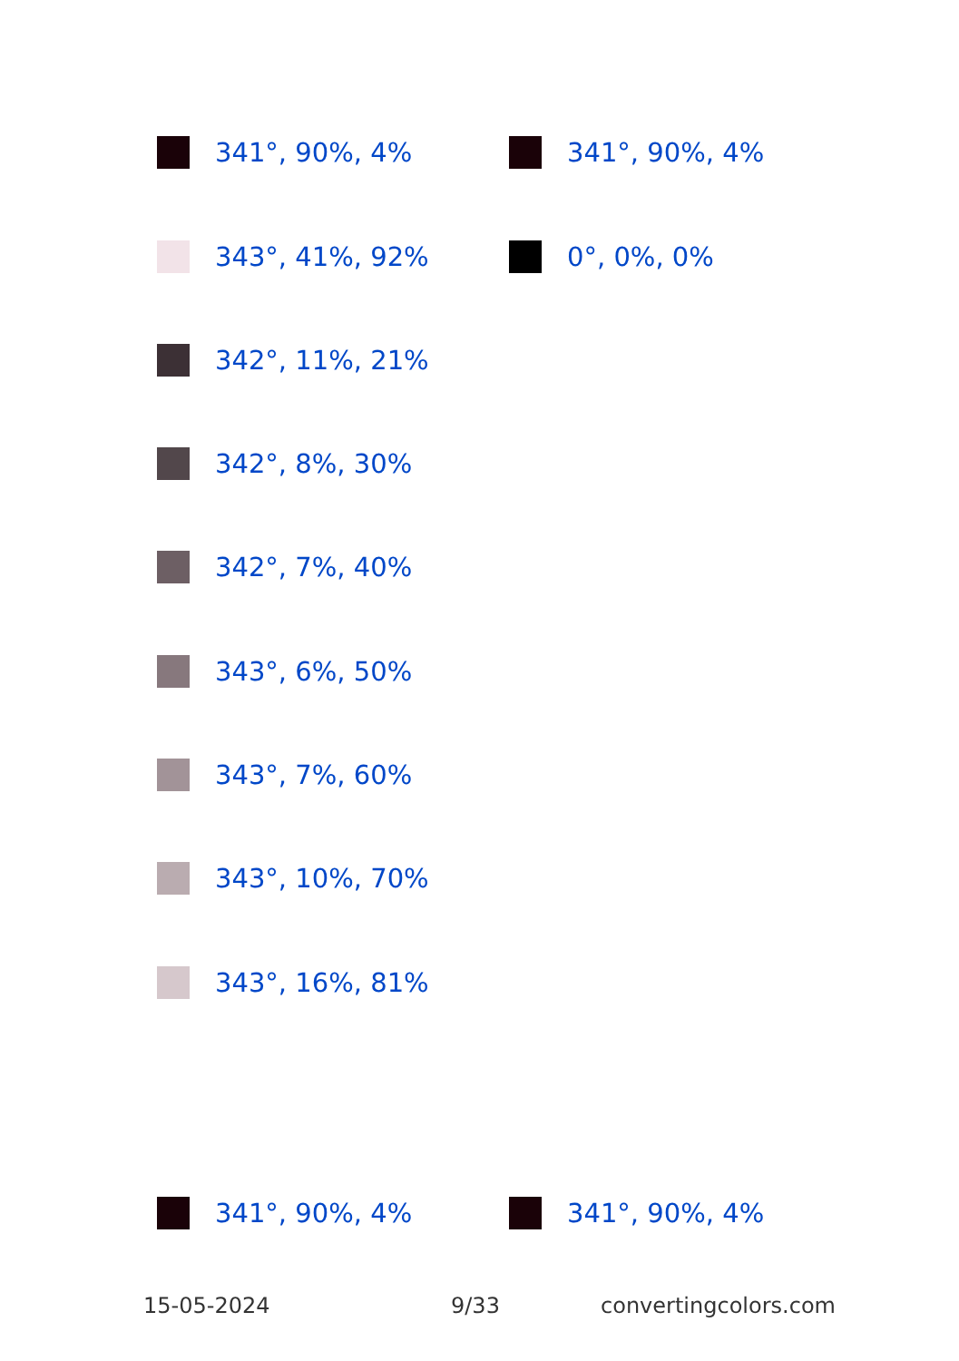341°, 90%, 4% 341°, 90%, 4%
343°, 41%, 92% 0°, 0%, 0%
342°, 11%, 21%
342°, 8%, 30%
342°, 7%, 40%
343°, 6%, 50%
343°, 7%, 60%
343°, 10%, 70%
343°, 16%, 81%
341°, 90%, 4% 341°, 90%, 4%
15-05-2024 9/33 convertingcolors.com